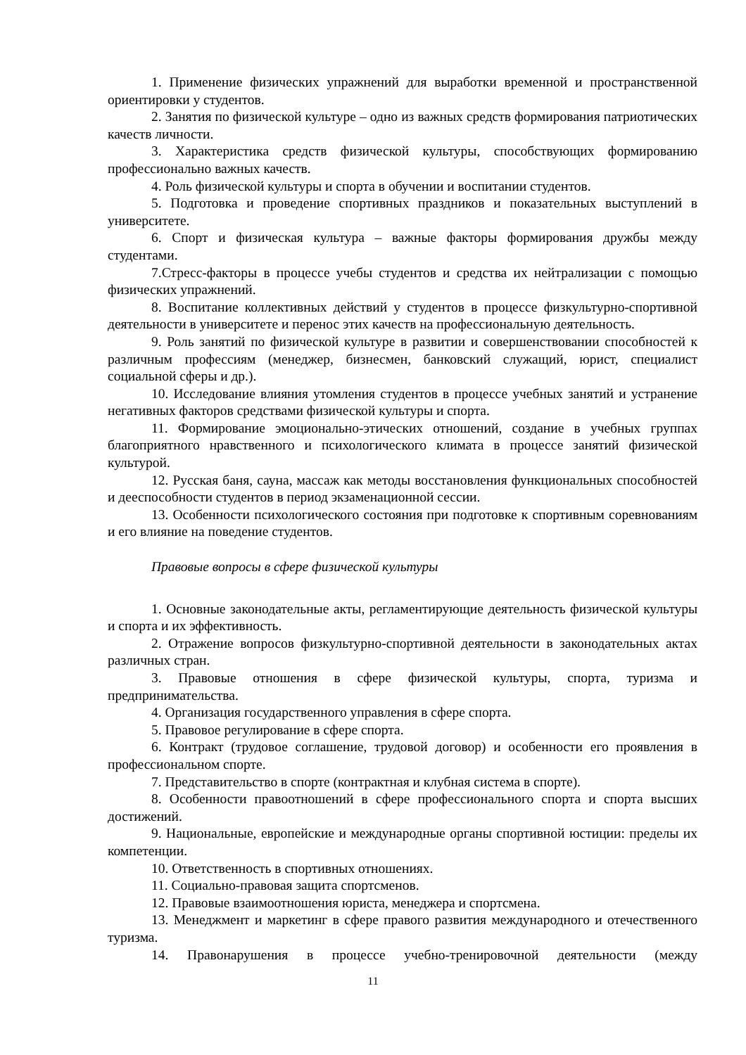1. Применение физических упражнений для выработки временной и пространственной ориентировки у студентов.
2. Занятия по физической культуре – одно из важных средств формирования патриотических качеств личности.
3. Характеристика средств физической культуры, способствующих формированию профессионально важных качеств.
4. Роль физической культуры и спорта в обучении и воспитании студентов.
5. Подготовка и проведение спортивных праздников и показательных выступлений в университете.
6. Спорт и физическая культура – важные факторы формирования дружбы между студентами.
7.Стресс-факторы в процессе учебы студентов и средства их нейтрализации с помощью физических упражнений.
8. Воспитание коллективных действий у студентов в процессе физкультурно-спортивной деятельности в университете и перенос этих качеств на профессиональную деятельность.
9. Роль занятий по физической культуре в развитии и совершенствовании способностей к различным профессиям (менеджер, бизнесмен, банковский служащий, юрист, специалист социальной сферы и др.).
10. Исследование влияния утомления студентов в процессе учебных занятий и устранение негативных факторов средствами физической культуры и спорта.
11. Формирование эмоционально-этических отношений, создание в учебных группах благоприятного нравственного и психологического климата в процессе занятий физической культурой.
12. Русская баня, сауна, массаж как методы восстановления функциональных способностей и дееспособности студентов в период экзаменационной сессии.
13. Особенности психологического состояния при подготовке к спортивным соревнованиям и его влияние на поведение студентов.
Правовые вопросы в сфере физической культуры
1. Основные законодательные акты, регламентирующие деятельность физической культуры и спорта и их эффективность.
2. Отражение вопросов физкультурно-спортивной деятельности в законодательных актах различных стран.
3. Правовые отношения в сфере физической культуры, спорта, туризма и предпринимательства.
4. Организация государственного управления в сфере спорта.
5. Правовое регулирование в сфере спорта.
6. Контракт (трудовое соглашение, трудовой договор) и особенности его проявления в профессиональном спорте.
7. Представительство в спорте (контрактная и клубная система в спорте).
8. Особенности правоотношений в сфере профессионального спорта и спорта высших достижений.
9. Национальные, европейские и международные органы спортивной юстиции: пределы их компетенции.
10. Ответственность в спортивных отношениях.
11. Социально-правовая защита спортсменов.
12. Правовые взаимоотношения юриста, менеджера и спортсмена.
13. Менеджмент и маркетинг в сфере правого развития международного и отечественного туризма.
14. Правонарушения в процессе учебно-тренировочной деятельности (между
11